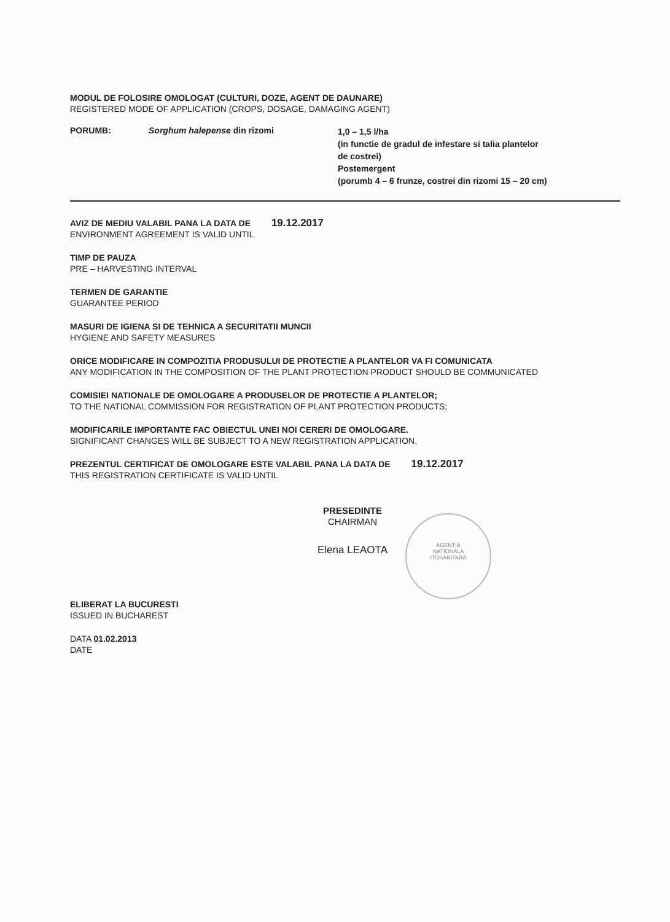MODUL DE FOLOSIRE OMOLOGAT (CULTURI, DOZE, AGENT DE DAUNARE)
REGISTERED MODE OF APPLICATION (CROPS, DOSAGE, DAMAGING AGENT)
PORUMB: Sorghum halepense din rizomi
1,0 – 1,5 l/ha
(in functie de gradul de infestare si talia plantelor
de costrei)
Postemergent
(porumb 4 – 6 frunze, costrei din rizomi 15 – 20 cm)
AVIZ DE MEDIU VALABIL PANA LA DATA DE 19.12.2017
ENVIRONMENT AGREEMENT IS VALID UNTIL
TIMP DE PAUZA
PRE – HARVESTING INTERVAL
TERMEN DE GARANTIE
GUARANTEE PERIOD
MASURI DE IGIENA SI DE TEHNICA A SECURITATII MUNCII
HYGIENE AND SAFETY MEASURES
ORICE MODIFICARE IN COMPOZITIA PRODUSULUI DE PROTECTIE A PLANTELOR VA FI COMUNICATA
ANY MODIFICATION IN THE COMPOSITION OF THE PLANT PROTECTION PRODUCT SHOULD BE COMMUNICATED
COMISIEI NATIONALE DE OMOLOGARE A PRODUSELOR DE PROTECTIE A PLANTELOR;
TO THE NATIONAL COMMISSION FOR REGISTRATION OF PLANT PROTECTION PRODUCTS;
MODIFICARILE IMPORTANTE FAC OBIECTUL UNEI NOI CERERI DE OMOLOGARE.
SIGNIFICANT CHANGES WILL BE SUBJECT TO A NEW REGISTRATION APPLICATION.
PREZENTUL CERTIFICAT DE OMOLOGARE ESTE VALABIL PANA LA DATA DE 19.12.2017
THIS REGISTRATION CERTIFICATE IS VALID UNTIL
PRESEDINTE
CHAIRMAN
Elena LEAOTA
AGENTIA
NATIONALA
ITOSANITARA
ELIBERAT LA BUCURESTI
ISSUED IN BUCHAREST
DATA 01.02.2013
DATE